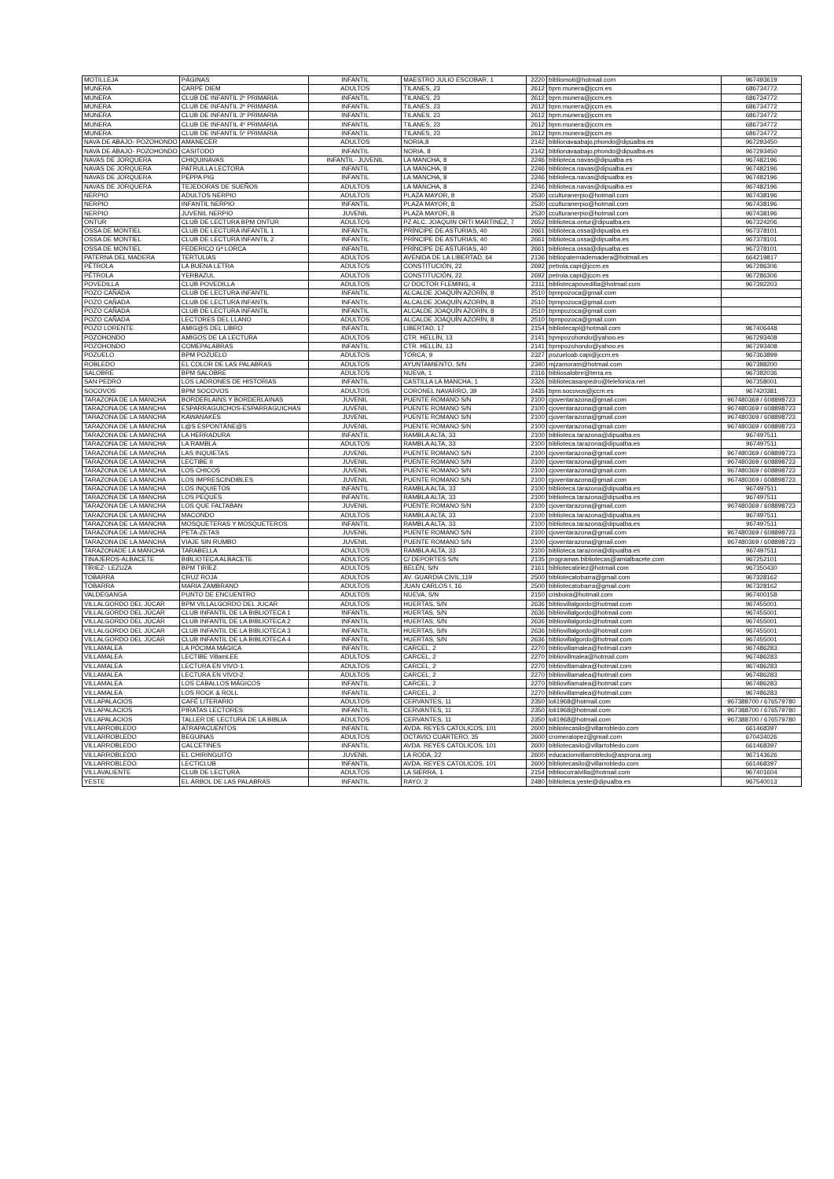| MOTILLEJA | PÁGINAS | INFANTIL | MAESTRO JULIO ESCOBAR, 1 | 2220 | bibliomoti@hotmail.com | 967493619 |
| MUNERA | CARPE DIEM | ADULTOS | TILANES, 23 | 2612 | bpm.munera@jccm.es | 686734772 |
| MUNERA | CLUB DE INFANTIL 2º PRIMARIA | INFANTIL | TILANES, 23 | 2612 | bpm.munera@jccm.es | 686734772 |
| MUNERA | CLUB DE INFANTIL 2º PRIMARIA | INFANTIL | TILANES, 23 | 2612 | bpm.munera@jccm.es | 686734772 |
| MUNERA | CLUB DE INFANTIL 3º PRIMARIA | INFANTIL | TILANES, 23 | 2612 | bpm.munera@jccm.es | 686734772 |
| MUNERA | CLUB DE INFANTIL 4º PRIMARIA | INFANTIL | TILANES, 23 | 2612 | bpm.munera@jccm.es | 686734772 |
| MUNERA | CLUB DE INFANTIL 5º PRIMARIA | INFANTIL | TILANES, 23 | 2612 | bpm.munera@jccm.es | 686734772 |
| NAVA DE ABAJO- POZOHONDO | AMANECER | ADULTOS | NORIA,8 | 2142 | biblionavaabajo.phondo@dipualba.es | 967293450 |
| NAVA DE ABAJO- POZOHONDO | CASITODO | INFANTIL | NORIA, 8 | 2142 | biblionavaabajo.phondo@dipualba.es | 967293450 |
| NAVAS DE JORQUERA | CHIQUINAVAS | INFANTIL- JUVENIL | LA MANCHA, 8 | 2246 | biblioteca.navas@dipualba.es | 967482196 |
| NAVAS DE JORQUERA | PATRULLA LECTORA | INFANTIL | LA MANCHA, 8 | 2246 | biblioteca.navas@dipualba.es | 967482196 |
| NAVAS DE JORQUERA | PEPPA PIG | INFANTIL | LA MANCHA, 8 | 2246 | biblioteca.navas@dipualba.es | 967482196 |
| NAVAS DE JORQUERA | TEJEDORAS DE SUEÑOS | ADULTOS | LA MANCHA, 8 | 2246 | biblioteca.navas@dipualba.es | 967482196 |
| NERPIO | ADULTOS NERPIO | ADULTOS | PLAZA MAYOR, 8 | 2530 | cculturanerpio@hotmail.com | 967438196 |
| NERPIO | INFANTIL NERPIO | INFANTIL | PLAZA MAYOR, 8 | 2530 | cculturanerpio@hotmail.com | 967438196 |
| NERPIO | JUVENIL NERPIO | JUVENIL | PLAZA MAYOR, 8 | 2530 | cculturanerpio@hotmail.com | 967438196 |
| ONTUR | CLUB DE LECTURA BPM ONTUR | ADULTOS | PZ ALC. JOAQUIN ORTI MARTINEZ, 7 | 2652 | biblioteca.ontur@dipualba.es | 967324206 |
| OSSA DE MONTIEL | CLUB DE LECTURA INFANTIL 1 | INFANTIL | PRÍNCIPE DE ASTURIAS, 40 | 2661 | biblioteca.ossa@dipualba.es | 967378101 |
| OSSA DE MONTIEL | CLUB DE LECTURA INFANTIL 2 | INFANTIL | PRÍNCIPE DE ASTURIAS, 40 | 2661 | biblioteca.ossa@dipualba.es | 967378101 |
| OSSA DE MONTIEL | FEDERICO Gª LORCA | INFANTIL | PRÍNCIPE DE ASTURIAS, 40 | 2661 | biblioteca.ossa@dipualba.es | 967378101 |
| PATERNA DEL MADERA | TERTULIAS | ADULTOS | AVENIDA DE LA LIBERTAD, 64 | 2136 | bibliopaternademadera@hotmail.es | 664219817 |
| PÉTROLA | LA BUENA LETRA | ADULTOS | CONSTITUCIÓN, 22 | 2692 | petrola.capi@jccm.es | 967286306 |
| PÉTROLA | YERBAZUL | ADULTOS | CONSTITUCIÓN, 22 | 2692 | petrola.capi@jccm.es | 967286306 |
| POVEDILLA | CLUB POVEDILLA | ADULTOS | C/ DOCTOR FLEMING, 4 | 2311 | bibliotecapovedilla@hotmail.com | 967392203 |
| POZO CAÑADA | CLUB DE LECTURA INFANTIL | INFANTIL | ALCALDE JOAQUÍN AZORÍN, 8 | 2510 | bpmpozoca@gmail.com | |
| POZO CAÑADA | CLUB DE LECTURA INFANTIL | INFANTIL | ALCALDE JOAQUÍN AZORÍN, 8 | 2510 | bpmpozoca@gmail.com | |
| POZO CAÑADA | CLUB DE LECTURA INFANTIL | INFANTIL | ALCALDE JOAQUÍN AZORÍN, 8 | 2510 | bpmpozoca@gmail.com | |
| POZO CAÑADA | LECTORES DEL LLANO | ADULTOS | ALCALDE JOAQUÍN AZORÍN, 8 | 2510 | bpmpozoca@gmail.com | |
| POZO LORENTE | AMIG@S DEL LIBRO | INFANTIL | LIBERTAD, 17 | 2154 | bibliotecapl@hotmail.com | 967406448 |
| POZOHONDO | AMIGOS DE LA LECTURA | ADULTOS | CTR. HELLÍN, 13 | 2141 | bpmpozohondo@yahoo.es | 967293408 |
| POZOHONDO | COMEPALABRAS | INFANTIL | CTR. HELLÍN, 13 | 2141 | bpmpozohondo@yahoo.es | 967293408 |
| POZUELO | BPM POZUELO | ADULTOS | TORCA, 9 | 2327 | pozueloab.capi@jccm.es | 967363899 |
| ROBLEDO | EL COLOR DE LAS PALABRAS | ADULTOS | AYUNTAMIENTO, S/N | 2340 | mjzamoram@hotmail.com | 967388200 |
| SALOBRE | BPM SALOBRE | ADULTOS | NUEVA, 1 | 2316 | bibliosalobre@terra.es | 967382036 |
| SAN PEDRO | LOS LADRONES DE HISTORIAS | INFANTIL | CASTILLA LA MANCHA, 1 | 2326 | bibliotecasanpedro@telefonica.net | 967358001 |
| SOCOVOS | BPM SOCOVOS | ADULTOS | CORONEL NAVARRO, 39 | 2435 | bpm.socovos@jccm.es | 967420381 |
| TARAZONA DE LA MANCHA | BORDERLAINS Y BORDERLAINAS | JUVENIL | PUENTE ROMANO S/N | 2100 | cjoventarazona@gmail.com | 967480369 / 608898723 |
| TARAZONA DE LA MANCHA | ESPARRAGUICHOS-ESPARRAGUICHAS | JUVENIL | PUENTE ROMANO S/N | 2100 | cjoventarazona@gmail.com | 967480369 / 608898723 |
| TARAZONA DE LA MANCHA | KAWANAKES | JUVENIL | PUENTE ROMANO S/N | 2100 | cjoventarazona@gmail.com | 967480369 / 608898723 |
| TARAZONA DE LA MANCHA | L@S ESPONTÁNE@S | JUVENIL | PUENTE ROMANO S/N | 2100 | cjoventarazona@gmail.com | 967480369 / 608898723 |
| TARAZONA DE LA MANCHA | LA HERRADURA | INFANTIL | RAMBLA ALTA, 33 | 2100 | biblioteca.tarazona@dipualba.es | 967497511 |
| TARAZONA DE LA MANCHA | LA RAMBLA | ADULTOS | RAMBLA ALTA, 33 | 2100 | biblioteca.tarazona@dipualba.es | 967497511 |
| TARAZONA DE LA MANCHA | LAS INQUIETAS | JUVENIL | PUENTE ROMANO S/N | 2100 | cjoventarazona@gmail.com | 967480369 / 608898723 |
| TARAZONA DE LA MANCHA | LECTIBE II | JUVENIL | PUENTE ROMANO S/N | 2100 | cjoventarazona@gmail.com | 967480369 / 608898723 |
| TARAZONA DE LA MANCHA | LOS CHICOS | JUVENIL | PUENTE ROMANO S/N | 2100 | cjoventarazona@gmail.com | 967480369 / 608898723 |
| TARAZONA DE LA MANCHA | LOS IMPRESCINDIBLES | JUVENIL | PUENTE ROMANO S/N | 2100 | cjoventarazona@gmail.com | 967480369 / 608898723 |
| TARAZONA DE LA MANCHA | LOS INQUIETOS | INFANTIL | RAMBLA ALTA, 33 | 2100 | biblioteca.tarazona@dipualba.es | 967497511 |
| TARAZONA DE LA MANCHA | LOS PEQUES | INFANTIL | RAMBLA ALTA, 33 | 2100 | biblioteca.tarazona@dipualba.es | 967497511 |
| TARAZONA DE LA MANCHA | LOS QUE FALTABAN | JUVENIL | PUENTE ROMANO S/N | 2100 | cjoventarazona@gmail.com | 967480369 / 608898723 |
| TARAZONA DE LA MANCHA | MACONDO | ADULTOS | RAMBLA ALTA, 33 | 2100 | biblioteca.tarazona@dipualba.es | 967497511 |
| TARAZONA DE LA MANCHA | MOSQUETERAS Y MOSQUETEROS | INFANTIL | RAMBLA ALTA, 33 | 2100 | biblioteca.tarazona@dipualba.es | 967497511 |
| TARAZONA DE LA MANCHA | PETA-ZETAS | JUVENIL | PUENTE ROMANO S/N | 2100 | cjoventarazona@gmail.com | 967480369 / 608898723 |
| TARAZONA DE LA MANCHA | VIAJE SIN RUMBO | JUVENIL | PUENTE ROMANO S/N | 2100 | cjoventarazona@gmail.com | 967480369 / 608898723 |
| TARAZONADE LA MANCHA | TARABELLA | ADULTOS | RAMBLA ALTA, 33 | 2100 | biblioteca.tarazona@dipualba.es | 967497511 |
| TINAJEROS-ALBACETE | BIBLIOTECA ALBACETE | ADULTOS | C/ DEPORTES S/N | 2135 | programas.bibliotecas@amialbacete.com | 967252101 |
| TÍRIEZ- LEZUZA | BPM TIRÍEZ | ADULTOS | BELÉN, S/N | 2161 | bibliotecatiriez@hotmail.com | 967350430 |
| TOBARRA | CRUZ ROJA | ADULTOS | AV. GUARDIA CIVIL,119 | 2500 | bibliotecatobarra@gmail.com | 967328162 |
| TOBARRA | MARIA ZAMBRANO | ADULTOS | JUAN CARLOS I, 16 | 2500 | bibliotecatobarra@gmail.com | 967328162 |
| VALDEGANGA | PUNTO DE ENCUENTRO | ADULTOS | NUEVA, S/N | 2150 | crisboira@hotmail.com | 967400158 |
| VILLALGORDO DEL JÚCAR | BPM VILLALGORDO DEL JUCAR | ADULTOS | HUERTAS, S/N | 2636 | bibliovillalgordo@hotmail.com | 967455001 |
| VILLALGORDO DEL JÚCAR | CLUB INFANTIL DE LA BIBLIOTECA 1 | INFANTIL | HUERTAS, S/N | 2636 | bibliovillalgordo@hotmail.com | 967455001 |
| VILLALGORDO DEL JÚCAR | CLUB INFANTIL DE LA BIBLIOTECA 2 | INFANTIL | HUERTAS, S/N | 2636 | bibliovillalgordo@hotmail.com | 967455001 |
| VILLALGORDO DEL JÚCAR | CLUB INFANTIL DE LA BIBLIOTECA 3 | INFANTIL | HUERTAS, S/N | 2636 | bibliovillalgordo@hotmail.com | 967455001 |
| VILLALGORDO DEL JÚCAR | CLUB INFANTIL DE LA BIBLIOTECA 4 | INFANTIL | HUERTAS, S/N | 2636 | bibliovillalgordo@hotmail.com | 967455001 |
| VILLAMALEA | LA PÓCIMA MÁGICA | INFANTIL | CARCEL, 2 | 2270 | bibliovillamalea@hotmail.com | 967486283 |
| VILLAMALEA | LECTIBE VillamLEE | ADULTOS | CARCEL, 2 | 2270 | bibliovillmalea@hotmail.com | 967486283 |
| VILLAMALEA | LECTURA EN VIVO-1 | ADULTOS | CARCEL, 2 | 2270 | bibliovillamalea@hotmail.com | 967486283 |
| VILLAMALEA | LECTURA EN VIVO-2 | ADULTOS | CARCEL, 2 | 2270 | bibliovillamalea@hotmail.com | 967486283 |
| VILLAMALEA | LOS CABALLOS MÁGICOS | INFANTIL | CARCEL, 2 | 2270 | bibliovillamalea@hotmail.com | 967486283 |
| VILLAMALEA | LOS ROCK & ROLL | INFANTIL | CARCEL, 2 | 2270 | bibliovillamalea@hotmail.com | 967486283 |
| VILLAPALACIOS | CAFÉ LITERARIO | ADULTOS | CERVANTES, 11 | 2350 | loli1968@hotmail.com | 967388700 / 676579780 |
| VILLAPALACIOS | PIRATAS LECTORES | INFANTIL | CERVANTES, 11 | 2350 | loli1968@hotmail.com | 967388700 / 676579780 |
| VILLAPALACIOS | TALLER DE LECTURA DE LA BIBLIA | ADULTOS | CERVANTES, 11 | 2350 | loli1968@hotmail.com | 967388700 / 676579780 |
| VILLARROBLEDO | ATRAPACUENTOS | INFANTIL | AVDA. REYES CATOLICOS, 101 | 2600 | bibliotecasilo@villarrobledo.com | 661468397 |
| VILLARROBLEDO | BEGUINAS | ADULTOS | OCTAVIO CUARTERO, 35 | 2600 | cromeralopez@gmail.com | 670434026 |
| VILLARROBLEDO | CALCETINES | INFANTIL | AVDA. REYES CATOLICOS, 101 | 2600 | bibliotecasilo@villarrobledo.com | 661468397 |
| VILLARROBLEDO | EL CHIRINGUITO | JUVENIL | LA RODA, 22 | 2600 | educacionvillarrobledo@asprona.org | 967143626 |
| VILLARROBLEDO | LECTICLUB | INFANTIL | AVDA. REYES CATOLICOS, 101 | 2600 | bibliotecasilo@villarrobledo.com | 661468397 |
| VILLAVALIENTE | CLUB DE LECTURA | ADULTOS | LA SIERRA, 1 | 2154 | bibliocorralvilla@hotmail.com | 967401604 |
| YESTE | EL ÁRBOL DE LAS PALABRAS | INFANTIL | RAYO, 2 | 2480 | biblioteca.yeste@dipualba.es | 967540013 |